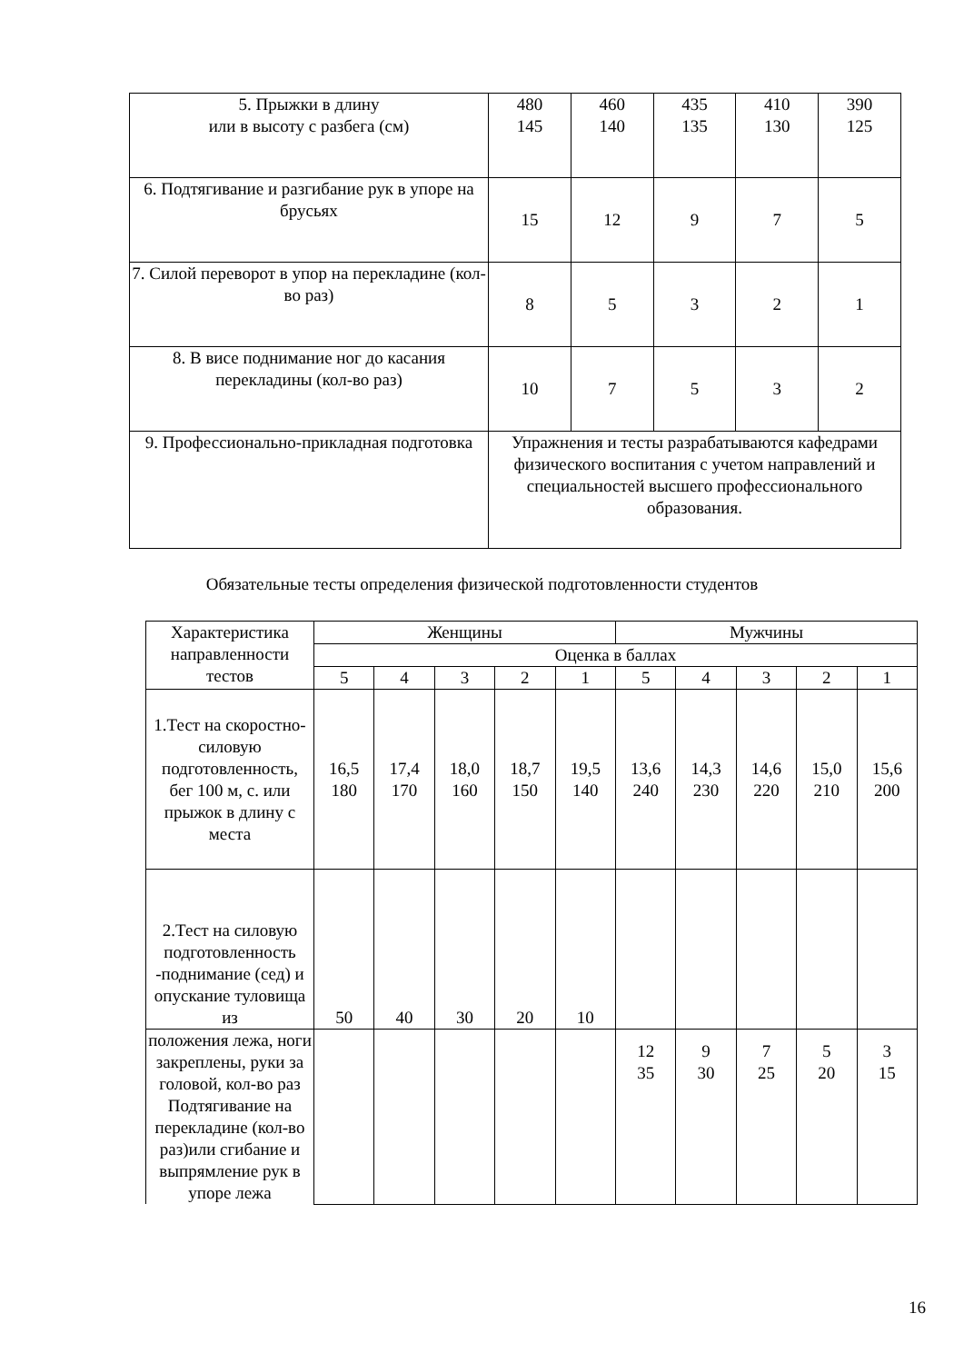| 5. Прыжки в длину или в высоту с разбега (см) | 480 145 | 460 140 | 435 135 | 410 130 | 390 125 |
| 6. Подтягивание и разгибание рук в упоре на брусьях | 15 | 12 | 9 | 7 | 5 |
| 7. Силой переворот в упор на перекладине (кол-во раз) | 8 | 5 | 3 | 2 | 1 |
| 8. В висе поднимание ног до касания перекладины (кол-во раз) | 10 | 7 | 5 | 3 | 2 |
| 9. Профессионально-прикладная подготовка | Упражнения и тесты разрабатываются кафедрами физического воспитания с учетом направлений и специальностей высшего профессионального образования. | | | | |
Обязательные тесты определения физической подготовленности студентов
| Характеристика направленности тестов | Женщины | | | | | Мужчины | | | | |
| --- | --- | --- | --- | --- | --- | --- | --- | --- | --- | --- |
| | Оценка в баллах | | | | | | | | | |
| | 5 | 4 | 3 | 2 | 1 | 5 | 4 | 3 | 2 | 1 |
| 1.Тест на скоростно-силовую подготовленность, бег 100 м, с. или прыжок в длину с места | 16,5 180 | 17,4 170 | 18,0 160 | 18,7 150 | 19,5 140 | 13,6 240 | 14,3 230 | 14,6 220 | 15,0 210 | 15,6 200 |
| 2.Тест на силовую подготовленность -поднимание (сед) и опускание туловища из | 50 | 40 | 30 | 20 | 10 | | | | | |
| положения лежа, ноги закреплены, руки за головой, кол-во раз Подтягивание на перекладине (кол-во раз)или сгибание и выпрямление рук в упоре лежа | | | | | | 12 35 | 9 30 | 7 25 | 5 20 | 3 15 |
16